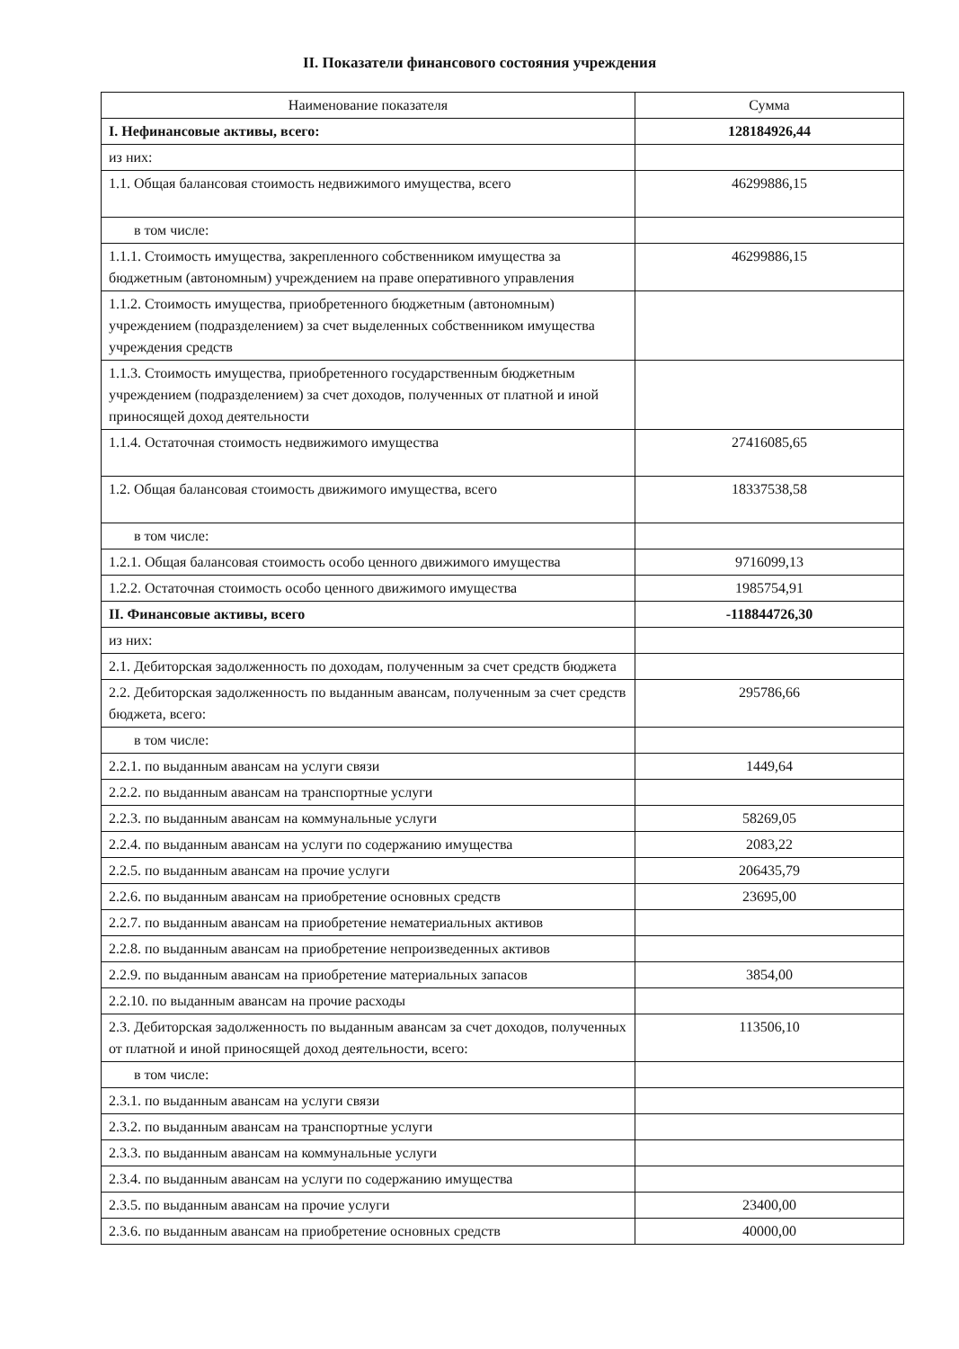II. Показатели финансового состояния учреждения
| Наименование показателя | Сумма |
| --- | --- |
| I. Нефинансовые активы, всего: | 128184926,44 |
| из них: | |
| 1.1. Общая балансовая стоимость недвижимого имущества, всего | 46299886,15 |
| в том числе: | |
| 1.1.1. Стоимость имущества, закрепленного собственником имущества за бюджетным (автономным) учреждением на праве оперативного управления | 46299886,15 |
| 1.1.2. Стоимость имущества, приобретенного бюджетным (автономным) учреждением (подразделением) за счет выделенных собственником имущества учреждения средств | |
| 1.1.3. Стоимость имущества, приобретенного государственным бюджетным учреждением (подразделением) за счет доходов, полученных от платной и иной приносящей доход деятельности | |
| 1.1.4. Остаточная стоимость недвижимого имущества | 27416085,65 |
| 1.2. Общая балансовая стоимость движимого имущества, всего | 18337538,58 |
| в том числе: | |
| 1.2.1. Общая балансовая стоимость особо ценного движимого имущества | 9716099,13 |
| 1.2.2. Остаточная стоимость особо ценного движимого имущества | 1985754,91 |
| II. Финансовые активы, всего | -118844726,30 |
| из них: | |
| 2.1. Дебиторская задолженность по доходам, полученным за счет средств бюджета | |
| 2.2. Дебиторская задолженность по выданным авансам, полученным за счет средств бюджета, всего: | 295786,66 |
| в том числе: | |
| 2.2.1. по выданным авансам на услуги связи | 1449,64 |
| 2.2.2. по выданным авансам на транспортные услуги | |
| 2.2.3. по выданным авансам на коммунальные услуги | 58269,05 |
| 2.2.4. по выданным авансам на услуги по содержанию имущества | 2083,22 |
| 2.2.5. по выданным авансам на прочие услуги | 206435,79 |
| 2.2.6. по выданным авансам на приобретение основных средств | 23695,00 |
| 2.2.7. по выданным авансам на приобретение нематериальных активов | |
| 2.2.8. по выданным авансам на приобретение непроизведенных активов | |
| 2.2.9. по выданным авансам на приобретение материальных запасов | 3854,00 |
| 2.2.10. по выданным авансам на прочие расходы | |
| 2.3. Дебиторская задолженность по выданным авансам за счет доходов, полученных от платной и иной приносящей доход деятельности, всего: | 113506,10 |
| в том числе: | |
| 2.3.1. по выданным авансам на услуги связи | |
| 2.3.2. по выданным авансам на транспортные услуги | |
| 2.3.3. по выданным авансам на коммунальные услуги | |
| 2.3.4. по выданным авансам на услуги по содержанию имущества | |
| 2.3.5. по выданным авансам на прочие услуги | 23400,00 |
| 2.3.6. по выданным авансам на приобретение основных средств | 40000,00 |